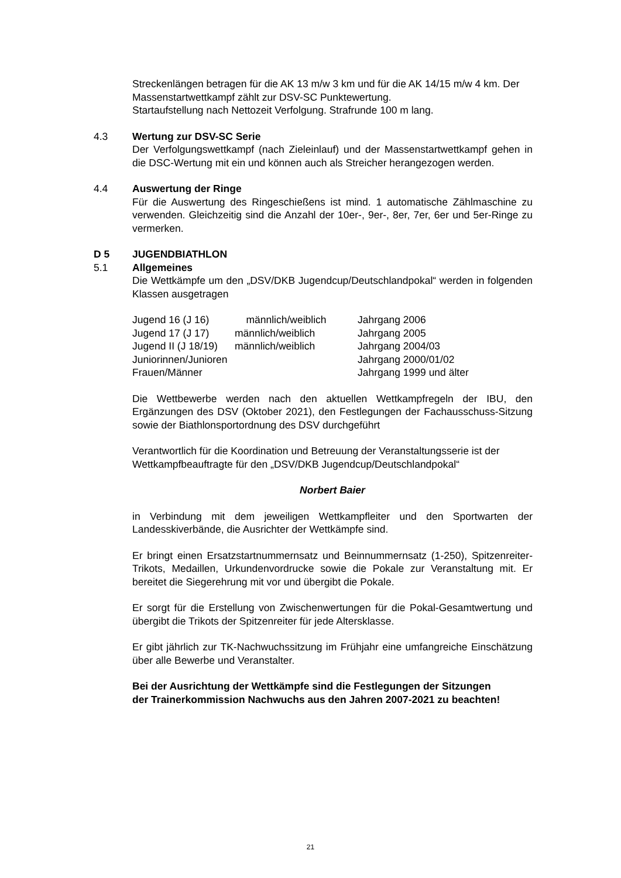Streckenlängen betragen für die AK 13 m/w 3 km und für die AK 14/15 m/w 4 km. Der Massenstartwettkampf zählt zur DSV-SC Punktewertung.
Startaufstellung nach Nettozeit Verfolgung. Strafrunde 100 m lang.
4.3 Wertung zur DSV-SC Serie
Der Verfolgungswettkampf (nach Zieleinlauf) und der Massenstartwettkampf gehen in die DSC-Wertung mit ein und können auch als Streicher herangezogen werden.
4.4 Auswertung der Ringe
Für die Auswertung des Ringeschießens ist mind. 1 automatische Zählmaschine zu verwenden. Gleichzeitig sind die Anzahl der 10er-, 9er-, 8er, 7er, 6er und 5er-Ringe zu vermerken.
D 5 JUGENDBIATHLON
5.1 Allgemeines
Die Wettkämpfe um den „DSV/DKB Jugendcup/Deutschlandpokal“ werden in folgenden Klassen ausgetragen
| Jugend 16 (J 16) | männlich/weiblich | Jahrgang 2006 |
| Jugend 17 (J 17) | männlich/weiblich | Jahrgang 2005 |
| Jugend II (J 18/19) | männlich/weiblich | Jahrgang 2004/03 |
| Juniorinnen/Junioren | | Jahrgang 2000/01/02 |
| Frauen/Männer | | Jahrgang 1999 und älter |
Die Wettbewerbe werden nach den aktuellen Wettkampfregeln der IBU, den Ergänzungen des DSV (Oktober 2021), den Festlegungen der Fachausschuss-Sitzung sowie der Biathlonsportordnung des DSV durchgeführt
Verantwortlich für die Koordination und Betreuung der Veranstaltungsserie ist der Wettkampfbeauftragte für den „DSV/DKB Jugendcup/Deutschlandpokal“
Norbert Baier
in Verbindung mit dem jeweiligen Wettkampfleiter und den Sportwarten der Landesskiverbände, die Ausrichter der Wettkämpfe sind.
Er bringt einen Ersatzstartnummernsatz und Beinnummernsatz (1-250), Spitzenreiter-Trikots, Medaillen, Urkundenvordrucke sowie die Pokale zur Veranstaltung mit. Er bereitet die Siegerehrung mit vor und übergibt die Pokale.
Er sorgt für die Erstellung von Zwischenwertungen für die Pokal-Gesamtwertung und übergibt die Trikots der Spitzenreiter für jede Altersklasse.
Er gibt jährlich zur TK-Nachwuchssitzung im Frühjahr eine umfangreiche Einschätzung über alle Bewerbe und Veranstalter.
Bei der Ausrichtung der Wettkämpfe sind die Festlegungen der Sitzungen der Trainerkommission Nachwuchs aus den Jahren 2007-2021 zu beachten!
21